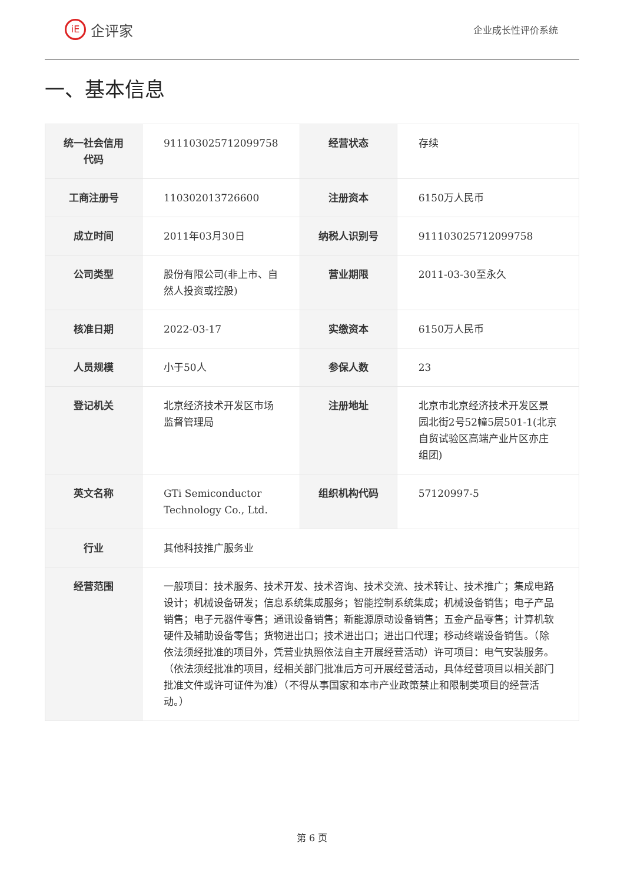iE
企评家
企业成长性评价系统
一、基本信息
| 统一社会信用代码 | 911103025712099758 | 经营状态 | 存续 |
| 工商注册号 | 110302013726600 | 注册资本 | 6150万人民币 |
| 成立时间 | 2011年03月30日 | 纳税人识别号 | 911103025712099758 |
| 公司类型 | 股份有限公司(非上市、自然人投资或控股) | 营业期限 | 2011-03-30至永久 |
| 核准日期 | 2022-03-17 | 实缴资本 | 6150万人民币 |
| 人员规模 | 小于50人 | 参保人数 | 23 |
| 登记机关 | 北京经济技术开发区市场监督管理局 | 注册地址 | 北京市北京经济技术开发区景园北街2号52幢5层501-1(北京自贸试验区高端产业片区亦庄组团) |
| 英文名称 | GTi Semiconductor Technology Co., Ltd. | 组织机构代码 | 57120997-5 |
| 行业 | 其他科技推广服务业 | | |
| 经营范围 | 一般项目：技术服务、技术开发、技术咨询、技术交流、技术转让、技术推广；集成电路设计；机械设备研发；信息系统集成服务；智能控制系统集成；机械设备销售；电子产品销售；电子元器件零售；通讯设备销售；新能源原动设备销售；五金产品零售；计算机软硬件及辅助设备零售；货物进出口；技术进出口；进出口代理；移动终端设备销售。（除依法须经批准的项目外，凭营业执照依法自主开展经营活动）许可项目：电气安装服务。（依法须经批准的项目，经相关部门批准后方可开展经营活动，具体经营项目以相关部门批准文件或许可证件为准）（不得从事国家和本市产业政策禁止和限制类项目的经营活动。） | | |
第 6 页